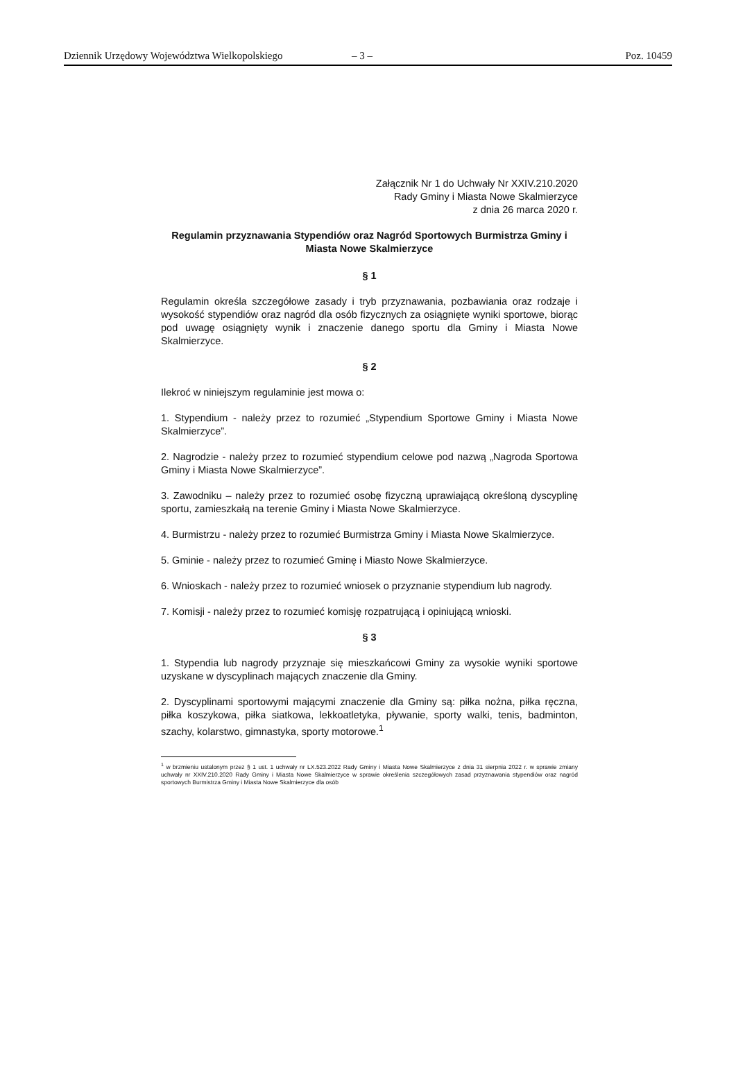Dziennik Urzędowy Województwa Wielkopolskiego – 3 – Poz. 10459
Załącznik Nr 1 do Uchwały Nr XXIV.210.2020
Rady Gminy i Miasta Nowe Skalmierzyce
z dnia 26 marca 2020 r.
Regulamin przyznawania Stypendiów oraz Nagród Sportowych Burmistrza Gminy i Miasta Nowe Skalmierzyce
§ 1
Regulamin określa szczegółowe zasady i tryb przyznawania, pozbawiania oraz rodzaje i wysokość stypendiów oraz nagród dla osób fizycznych za osiągnięte wyniki sportowe, biorąc pod uwagę osiągnięty wynik i znaczenie danego sportu dla Gminy i Miasta Nowe Skalmierzyce.
§ 2
Ilekroć w niniejszym regulaminie jest mowa o:
1. Stypendium - należy przez to rozumieć „Stypendium Sportowe Gminy i Miasta Nowe Skalmierzyce”.
2. Nagrodzie - należy przez to rozumieć stypendium celowe pod nazwą „Nagroda Sportowa Gminy i Miasta Nowe Skalmierzyce”.
3. Zawodniku – należy przez to rozumieć osobę fizyczną uprawiającą określoną dyscyplinę sportu, zamieszkałą na terenie Gminy i Miasta Nowe Skalmierzyce.
4. Burmistrzu - należy przez to rozumieć Burmistrza Gminy i Miasta Nowe Skalmierzyce.
5. Gminie - należy przez to rozumieć Gminę i Miasto Nowe Skalmierzyce.
6. Wnioskach - należy przez to rozumieć wniosek o przyznanie stypendium lub nagrody.
7. Komisji - należy przez to rozumieć komisję rozpatrującą i opiniującą wnioski.
§ 3
1. Stypendia lub nagrody przyznaje się mieszkańcowi Gminy za wysokie wyniki sportowe uzyskane w dyscyplinach mających znaczenie dla Gminy.
2. Dyscyplinami sportowymi mającymi znaczenie dla Gminy są: piłka nożna, piłka ręczna, piłka koszykowa, piłka siatkowa, lekkoatletyka, pływanie, sporty walki, tenis, badminton, szachy, kolarstwo, gimnastyka, sporty motorowe.<sup>1</sup>
<sup>1</sup> w brzmieniu ustalonym przez § 1 ust. 1 uchwały nr LX.523.2022 Rady Gminy i Miasta Nowe Skalmierzyce z dnia 31 sierpnia 2022 r. w sprawie zmiany uchwały nr XXIV.210.2020 Rady Gminy i Miasta Nowe Skalmierzyce w sprawie określenia szczegółowych zasad przyznawania stypendiów oraz nagród sportowych Burmistrza Gminy i Miasta Nowe Skalmierzyce dla osób